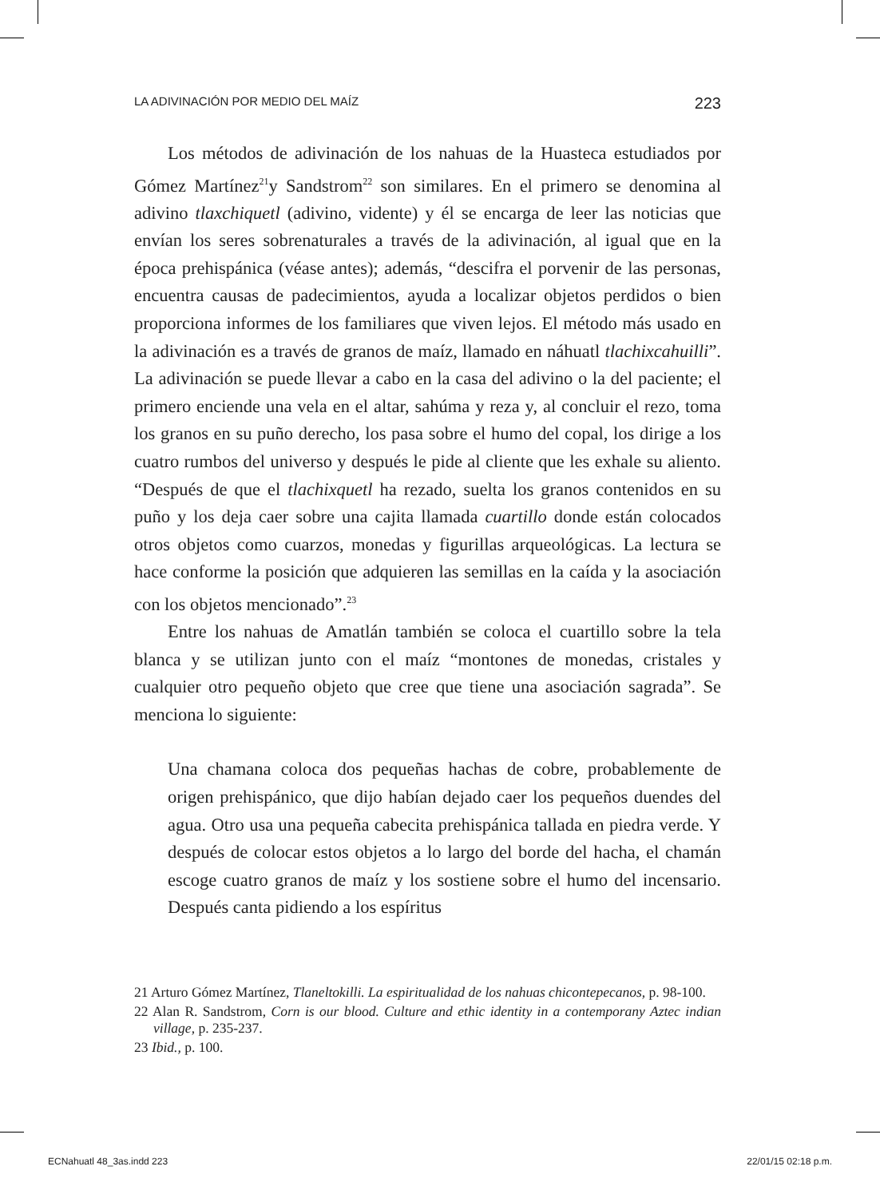LA ADIVINACIÓN POR MEDIO DEL MAÍZ 223
Los métodos de adivinación de los nahuas de la Huasteca estudiados por Gómez Martínez<sup>21</sup>y Sandstrom<sup>22</sup> son similares. En el primero se denomina al adivino tlaxchiquetl (adivino, vidente) y él se encarga de leer las noticias que envían los seres sobrenaturales a través de la adivinación, al igual que en la época prehispánica (véase antes); además, “descifra el porvenir de las personas, encuentra causas de padecimientos, ayuda a localizar objetos perdidos o bien proporciona informes de los familiares que viven lejos. El método más usado en la adivinación es a través de granos de maíz, llamado en náhuatl tlachixcahuilli”. La adivinación se puede llevar a cabo en la casa del adivino o la del paciente; el primero enciende una vela en el altar, sahúma y reza y, al concluir el rezo, toma los granos en su puño derecho, los pasa sobre el humo del copal, los dirige a los cuatro rumbos del universo y después le pide al cliente que les exhale su aliento. “Después de que el tlachixquetl ha rezado, suelta los granos contenidos en su puño y los deja caer sobre una cajita llamada cuartillo donde están colocados otros objetos como cuarzos, monedas y figurillas arqueológicas. La lectura se hace conforme la posición que adquieren las semillas en la caída y la asociación con los objetos mencionado”.<sup>23</sup>
Entre los nahuas de Amatlán también se coloca el cuartillo sobre la tela blanca y se utilizan junto con el maíz “montones de monedas, cristales y cualquier otro pequeño objeto que cree que tiene una asociación sagrada”. Se menciona lo siguiente:
Una chamana coloca dos pequeñas hachas de cobre, probablemente de origen prehispánico, que dijo habían dejado caer los pequeños duendes del agua. Otro usa una pequeña cabecita prehispánica tallada en piedra verde. Y después de colocar estos objetos a lo largo del borde del hacha, el chamán escoge cuatro granos de maíz y los sostiene sobre el humo del incensario. Después canta pidiendo a los espíritus
21 Arturo Gómez Martínez, Tlaneltokilli. La espiritualidad de los nahuas chicontepecanos, p. 98-100.
22 Alan R. Sandstrom, Corn is our blood. Culture and ethic identity in a contemporany Aztec indian village, p. 235-237.
23 Ibid., p. 100.
ECNahuatl 48_3as.indd 223 22/01/15 02:18 p.m.